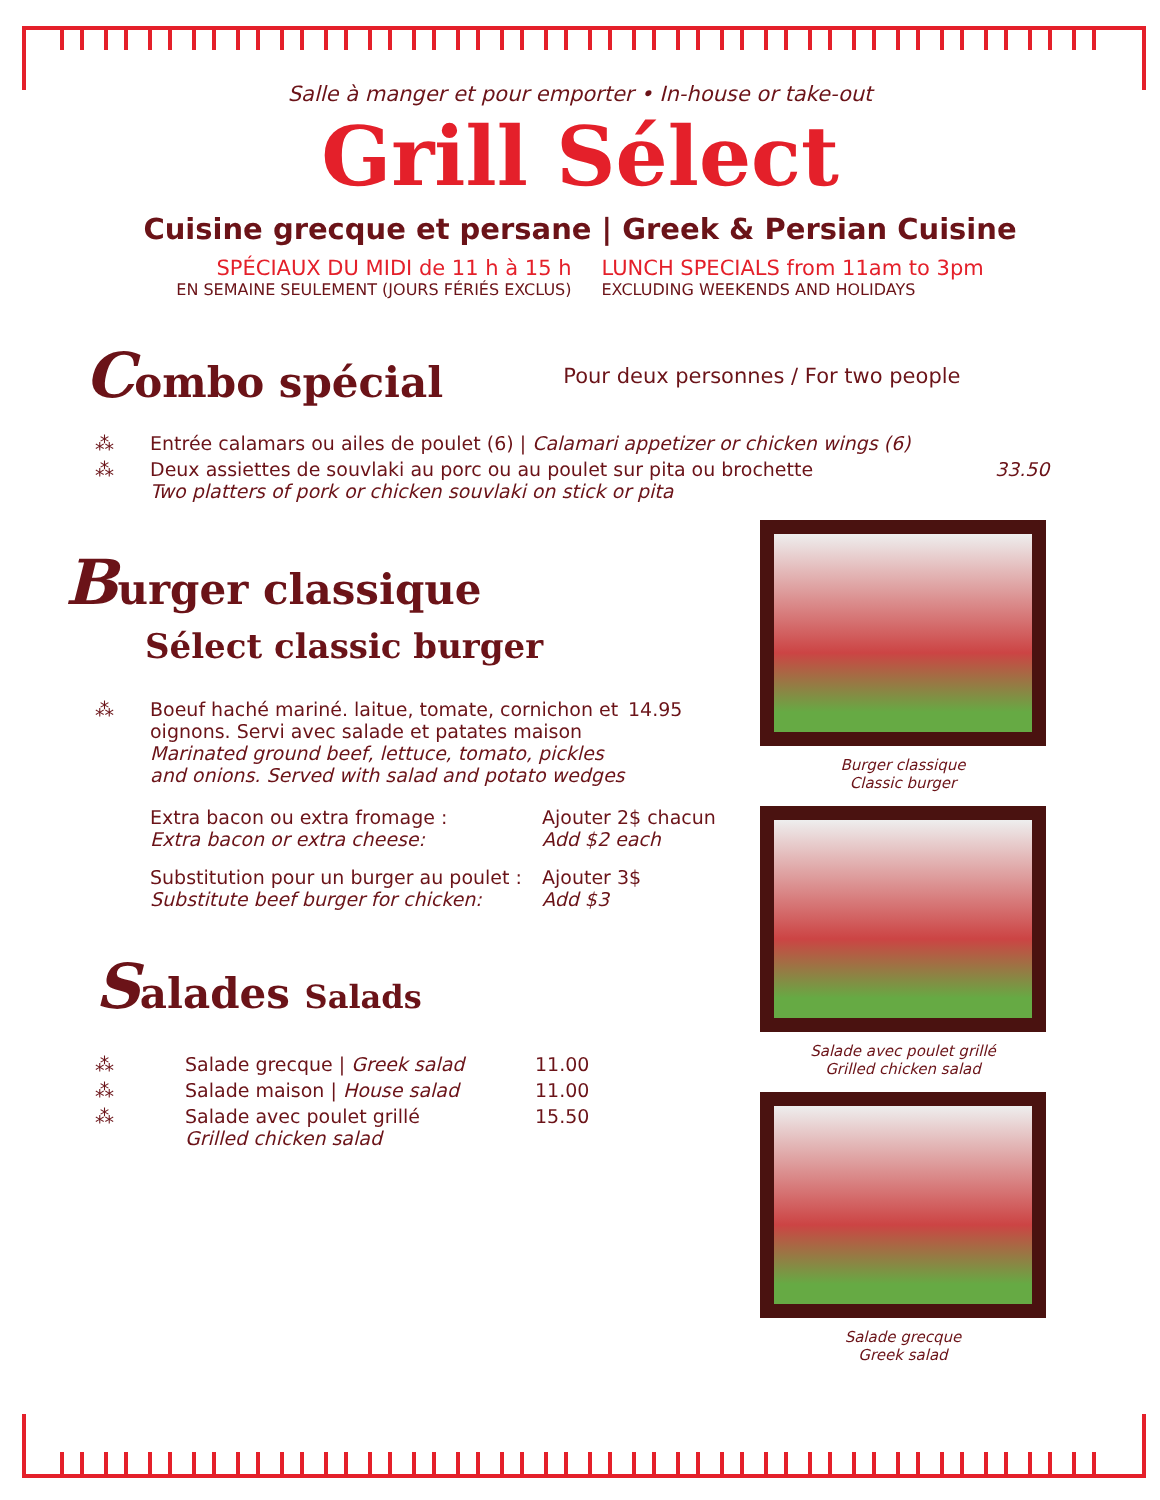Salle à manger et pour emporter • In-house or take-out
Grill Sélect
Cuisine grecque et persane | Greek & Persian Cuisine
SPÉCIAUX DU MIDI de 11 h à 15 h
EN SEMAINE SEULEMENT (JOURS FÉRIÉS EXCLUS)
LUNCH SPECIALS from 11am to 3pm
EXCLUDING WEEKENDS AND HOLIDAYS
Combo spécial
Pour deux personnes / For two people
⁂ Entrée calamars ou ailes de poulet (6) | Calamari appetizer or chicken wings (6)
⁂ Deux assiettes de souvlaki au porc ou au poulet sur pita ou brochette
Two platters of pork or chicken souvlaki on stick or pita 33.50
Burger classique
Sélect classic burger
⁂ Boeuf haché mariné. laitue, tomate, cornichon et oignons. Servi avec salade et patates maison
Marinated ground beef, lettuce, tomato, pickles and onions. Served with salad and potato wedges 14.95
Extra bacon ou extra fromage :
Extra bacon or extra cheese: Ajouter 2$ chacun
Add $2 each
Substitution pour un burger au poulet :
Substitute beef burger for chicken: Ajouter 3$
Add $3
Salades Salads
⁂ Salade grecque | Greek salad 11.00
⁂ Salade maison | House salad 11.00
⁂ Salade avec poulet grillé
Grilled chicken salad 15.50
Burger classique
Classic burger
Salade avec poulet grillé
Grilled chicken salad
Salade grecque
Greek salad